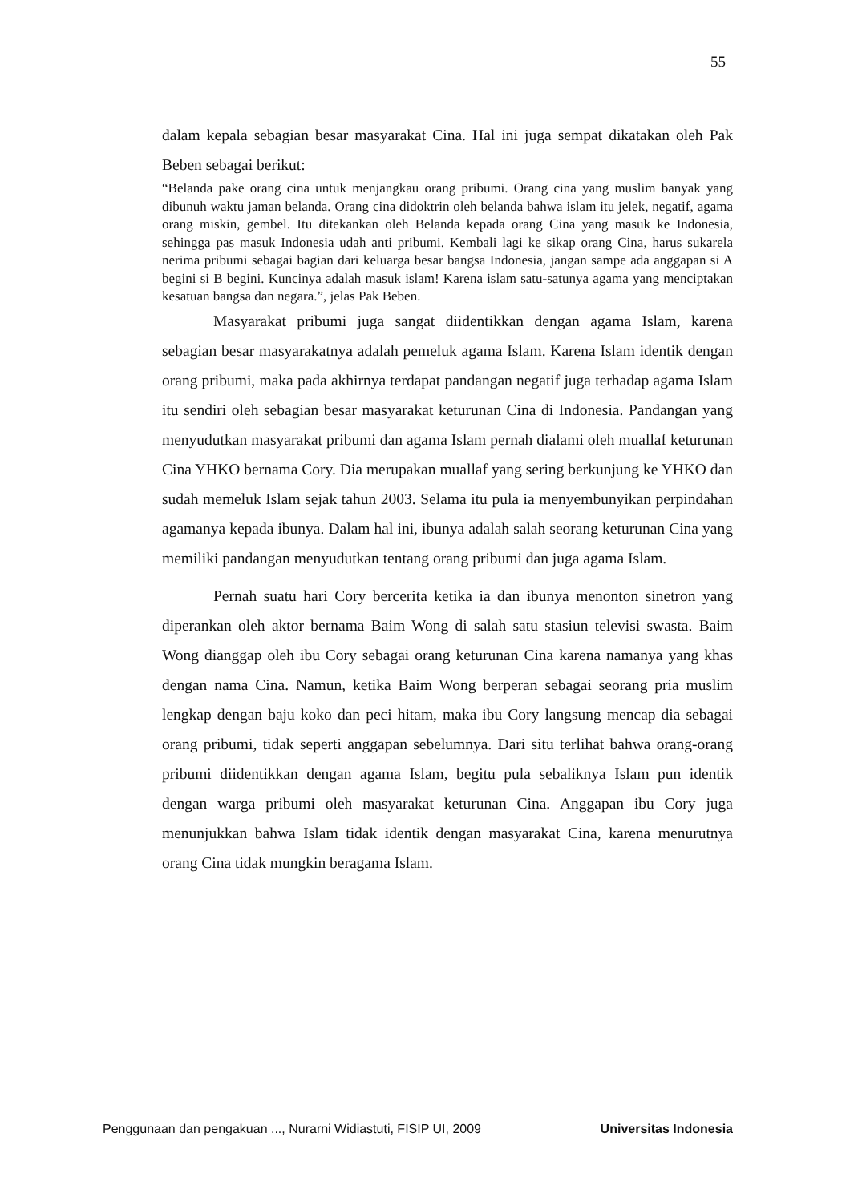55
dalam kepala sebagian besar masyarakat Cina. Hal ini juga sempat dikatakan oleh Pak Beben sebagai berikut:
“Belanda pake orang cina untuk menjangkau orang pribumi. Orang cina yang muslim banyak yang dibunuh waktu jaman belanda. Orang cina didoktrin oleh belanda bahwa islam itu jelek, negatif, agama orang miskin, gembel. Itu ditekankan oleh Belanda kepada orang Cina yang masuk ke Indonesia, sehingga pas masuk Indonesia udah anti pribumi. Kembali lagi ke sikap orang Cina, harus sukarela nerima pribumi sebagai bagian dari keluarga besar bangsa Indonesia, jangan sampe ada anggapan si A begini si B begini. Kuncinya adalah masuk islam! Karena islam satu-satunya agama yang menciptakan kesatuan bangsa dan negara.”, jelas Pak Beben.
Masyarakat pribumi juga sangat diidentikkan dengan agama Islam, karena sebagian besar masyarakatnya adalah pemeluk agama Islam. Karena Islam identik dengan orang pribumi, maka pada akhirnya terdapat pandangan negatif juga terhadap agama Islam itu sendiri oleh sebagian besar masyarakat keturunan Cina di Indonesia. Pandangan yang menyudutkan masyarakat pribumi dan agama Islam pernah dialami oleh muallaf keturunan Cina YHKO bernama Cory. Dia merupakan muallaf yang sering berkunjung ke YHKO dan sudah memeluk Islam sejak tahun 2003. Selama itu pula ia menyembunyikan perpindahan agamanya kepada ibunya. Dalam hal ini, ibunya adalah salah seorang keturunan Cina yang memiliki pandangan menyudutkan tentang orang pribumi dan juga agama Islam.
Pernah suatu hari Cory bercerita ketika ia dan ibunya menonton sinetron yang diperankan oleh aktor bernama Baim Wong di salah satu stasiun televisi swasta. Baim Wong dianggap oleh ibu Cory sebagai orang keturunan Cina karena namanya yang khas dengan nama Cina. Namun, ketika Baim Wong berperan sebagai seorang pria muslim lengkap dengan baju koko dan peci hitam, maka ibu Cory langsung mencap dia sebagai orang pribumi, tidak seperti anggapan sebelumnya. Dari situ terlihat bahwa orang-orang pribumi diidentikkan dengan agama Islam, begitu pula sebaliknya Islam pun identik dengan warga pribumi oleh masyarakat keturunan Cina. Anggapan ibu Cory juga menunjukkan bahwa Islam tidak identik dengan masyarakat Cina, karena menurutnya orang Cina tidak mungkin beragama Islam.
Penggunaan dan pengakuan ..., Nurarni Widiastuti, FISIP UI, 2009 Universitas Indonesia